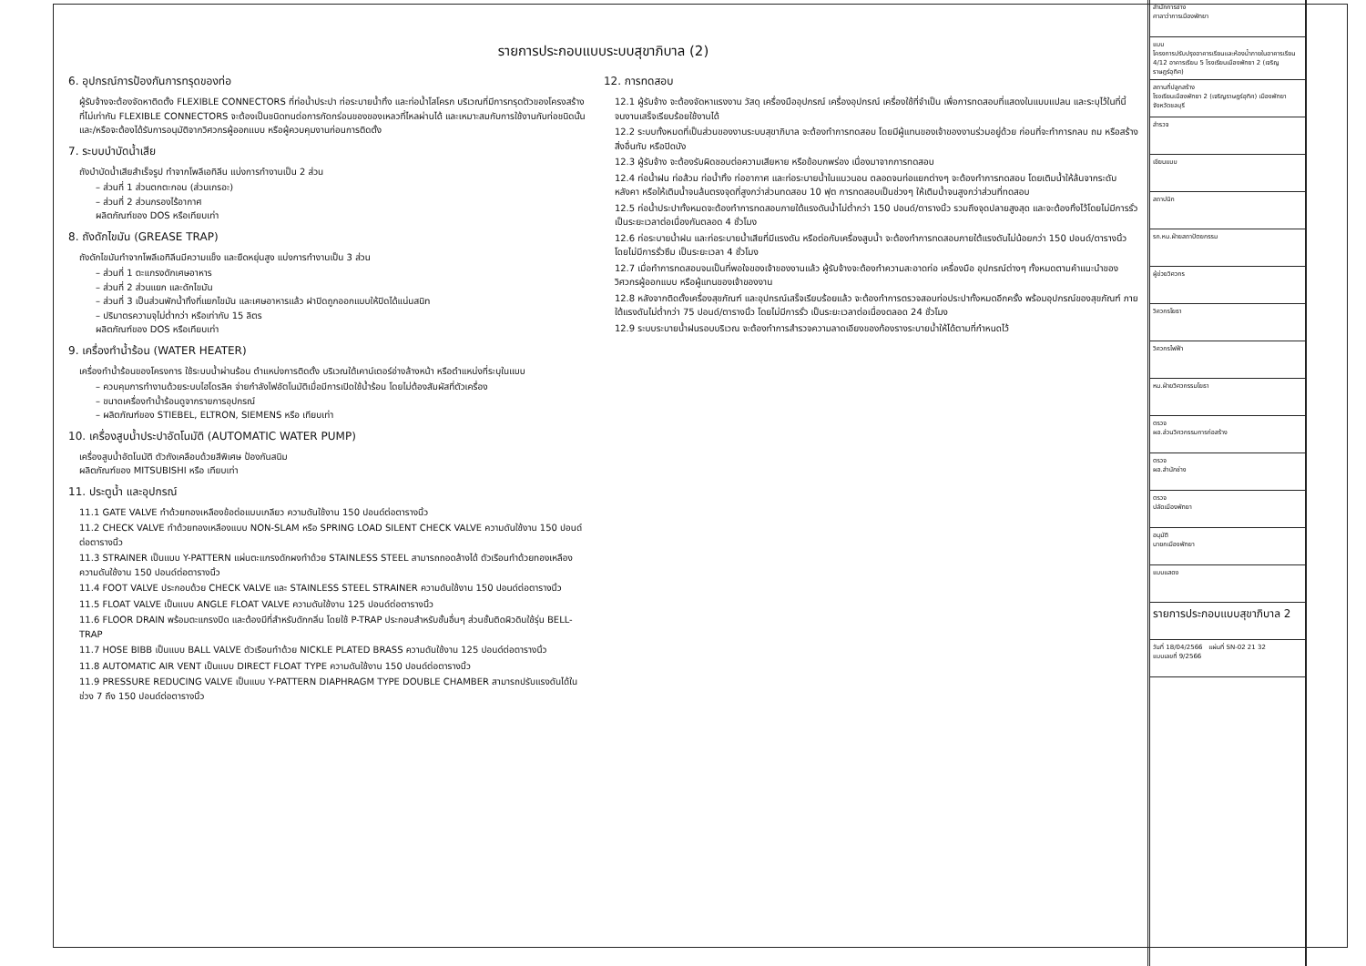รายการประกอบแบบระบบสุขาภิบาล (2)
6. อุปกรณ์การป้องกันการทรุดของท่อ
ผู้รับจ้างจะต้องจัดหาติดตั้ง FLEXIBLE CONNECTORS ที่ท่อน้ำประปา ท่อระบายน้ำทิ้ง และท่อน้ำโสโครก บริเวณที่มีการทรุดตัวของโครงสร้างที่ไม่เท่ากัน FLEXIBLE CONNECTORS จะต้องเป็นชนิดทนต่อการกัดกร่อนของของเหลวที่ไหลผ่านได้ และเหมาะสมกับการใช้งานกับท่อชนิดนั้น และ/หรือจะต้องได้รับการอนุมัติจากวิศวกรผู้ออกแบบ หรือผู้ควบคุมงานก่อนการติดตั้ง
7. ระบบบำบัดน้ำเสีย
ถังบำบัดน้ำเสียสำเร็จรูป ทำจากโพลีเอทิลีน แบ่งการทำงานเป็น 2 ส่วน
– ส่วนที่ 1 ส่วนตกตะกอน (ส่วนเกรอะ)
– ส่วนที่ 2 ส่วนกรองไร้อากาศ
ผลิตภัณฑ์ของ DOS หรือเทียบเท่า
8. ถังดักไขมัน (GREASE TRAP)
ถังดักไขมันทำจากโพลีเอทิลีนมีความแข็ง และยืดหยุ่นสูง แบ่งการทำงานเป็น 3 ส่วน
– ส่วนที่ 1 ตะแกรงดักเศษอาหาร
– ส่วนที่ 2 ส่วนแยก และดักไขมัน
– ส่วนที่ 3 เป็นส่วนพักน้ำทิ้งที่แยกไขมัน และเศษอาหารแล้ว ฝาปิดถูกออกแบบให้ปิดได้แน่นสนิท
– ปริมาตรความจุไม่ต่ำกว่า หรือเท่ากับ 15 ลิตร
ผลิตภัณฑ์ของ DOS หรือเทียบเท่า
9. เครื่องทำน้ำร้อน (WATER HEATER)
เครื่องทำน้ำร้อนของโครงการ ใช้ระบบน้ำผ่านร้อน ตำแหน่งการติดตั้ง บริเวณใต้เคาน์เตอร์อ่างล้างหน้า หรือตำแหน่งที่ระบุในแบบ
– ควบคุมการทำงานด้วยระบบไฮโดรลิค จ่ายกำลังไฟอัตโนมัติเมื่อมีการเปิดใช้น้ำร้อน โดยไม่ต้องสัมผัสที่ตัวเครื่อง
– ขนาดเครื่องทำน้ำร้อนดูจากรายการอุปกรณ์
– ผลิตภัณฑ์ของ STIEBEL, ELTRON, SIEMENS หรือ เทียบเท่า
10. เครื่องสูบน้ำประปาอัตโนมัติ (AUTOMATIC WATER PUMP)
เครื่องสูบน้ำอัตโนมัติ ตัวถังเคลือบด้วยสีพิเศษ ป้องกันสนิม
ผลิตภัณฑ์ของ MITSUBISHI หรือ เทียบเท่า
11. ประตูน้ำ และอุปกรณ์
11.1 GATE VALVE ทำด้วยทองเหลืองข้อต่อแบบเกลียว ความดันใช้งาน 150 ปอนด์ต่อตารางนิ้ว
11.2 CHECK VALVE ทำด้วยทองเหลืองแบบ NON-SLAM หรือ SPRING LOAD SILENT CHECK VALVE ความดันใช้งาน 150 ปอนด์ต่อตารางนิ้ว
11.3 STRAINER เป็นแบบ Y-PATTERN แผ่นตะแกรงดักผงทำด้วย STAINLESS STEEL สามารถถอดล้างได้ ตัวเรือนทำด้วยทองเหลือง ความดันใช้งาน 150 ปอนด์ต่อตารางนิ้ว
11.4 FOOT VALVE ประกอบด้วย CHECK VALVE และ STAINLESS STEEL STRAINER ความดันใช้งาน 150 ปอนด์ต่อตารางนิ้ว
11.5 FLOAT VALVE เป็นแบบ ANGLE FLOAT VALVE ความดันใช้งาน 125 ปอนด์ต่อตารางนิ้ว
11.6 FLOOR DRAIN พร้อมตะแกรงปิด และต้องมีที่สำหรับดักกลิ่น โดยใช้ P-TRAP ประกอบสำหรับชั้นอื่นๆ ส่วนชั้นติดผิวดินใช้รุ่น BELL-TRAP
11.7 HOSE BIBB เป็นแบบ BALL VALVE ตัวเรือนทำด้วย NICKLE PLATED BRASS ความดันใช้งาน 125 ปอนด์ต่อตารางนิ้ว
11.8 AUTOMATIC AIR VENT เป็นแบบ DIRECT FLOAT TYPE ความดันใช้งาน 150 ปอนด์ต่อตารางนิ้ว
11.9 PRESSURE REDUCING VALVE เป็นแบบ Y-PATTERN DIAPHRAGM TYPE DOUBLE CHAMBER สามารถปรับแรงดันได้ในช่วง 7 ถึง 150 ปอนด์ต่อตารางนิ้ว
12. การทดสอบ
12.1 ผู้รับจ้าง จะต้องจัดหาแรงงาน วัสดุ เครื่องมืออุปกรณ์ เครื่องอุปกรณ์ เครื่องใช้ที่จำเป็น เพื่อการทดสอบที่แสดงในแบบแปลน และระบุไว้ในที่นี้ จนงานเสร็จเรียบร้อยใช้งานได้
12.2 ระบบทั้งหมดที่เป็นส่วนของงานระบบสุขาภิบาล จะต้องทำการทดสอบ โดยมีผู้แทนของเจ้าของงานร่วมอยู่ด้วย ก่อนที่จะทำการกลบ ถม หรือสร้างสิ่งอื่นทับ หรือปิดบัง
12.3 ผู้รับจ้าง จะต้องรับผิดชอบต่อความเสียหาย หรือข้อบกพร่อง เนื่องมาจากการทดสอบ
12.4 ท่อน้ำฝน ท่อส้วม ท่อน้ำทิ้ง ท่ออากาศ และท่อระบายน้ำในแนวนอน ตลอดจนท่อแยกต่างๆ จะต้องทำการทดสอบ โดยเติมน้ำให้ล้นจากระดับหลังคา หรือให้เติมน้ำจนล้นตรงจุดที่สูงกว่าส่วนทดสอบ 10 ฟุต การทดสอบเป็นช่วงๆ ให้เติมน้ำจนสูงกว่าส่วนที่ทดสอบ
12.5 ท่อน้ำประปาทั้งหมดจะต้องทำการทดสอบภายใต้แรงดันน้ำไม่ต่ำกว่า 150 ปอนด์/ตารางนิ้ว รวมถึงจุดปลายสูงสุด และจะต้องทิ้งไว้โดยไม่มีการรั่ว เป็นระยะเวลาต่อเนื่องกันตลอด 4 ชั่วโมง
12.6 ท่อระบายน้ำฝน และท่อระบายน้ำเสียที่มีแรงดัน หรือต่อกับเครื่องสูบน้ำ จะต้องทำการทดสอบภายใต้แรงดันไม่น้อยกว่า 150 ปอนด์/ตารางนิ้ว โดยไม่มีการรั่วซึม เป็นระยะเวลา 4 ชั่วโมง
12.7 เมื่อทำการทดสอบจนเป็นที่พอใจของเจ้าของงานแล้ว ผู้รับจ้างจะต้องทำความสะอาดท่อ เครื่องมือ อุปกรณ์ต่างๆ ทั้งหมดตามคำแนะนำของวิศวกรผู้ออกแบบ หรือผู้แทนของเจ้าของงาน
12.8 หลังจากติดตั้งเครื่องสุขภัณฑ์ และอุปกรณ์เสร็จเรียบร้อยแล้ว จะต้องทำการตรวจสอบท่อประปาทั้งหมดอีกครั้ง พร้อมอุปกรณ์ของสุขภัณฑ์ ภายใต้แรงดันไม่ต่ำกว่า 75 ปอนด์/ตารางนิ้ว โดยไม่มีการรั่ว เป็นระยะเวลาต่อเนื่องตลอด 24 ชั่วโมง
12.9 ระบบระบายน้ำฝนรอบบริเวณ จะต้องทำการสำรวจความลาดเอียงของท้องรางระบายน้ำให้ได้ตามที่กำหนดไว้
สำนักการช่าง
ศาลาว่าการเมืองพัทยา
แบบ
โครงการปรับปรุงอาคารเรียนและห้องน้ำภายในอาคารเรียน 4/12 อาคารเรียน 5 โรงเรียนเมืองพัทยา 2 (เจริญราษฎร์อุทิศ)
สถานที่ปลูกสร้าง
โรงเรียนเมืองพัทยา 2 (เจริญราษฎร์อุทิศ) เมืองพัทยา จังหวัดชลบุรี
สำรวจ
เขียนแบบ
สถาปนิก
รก.หน.ฝ่ายสถาปัตยกรรม
ผู้ช่วยวิศวกร
วิศวกรโยธา
วิศวกรไฟฟ้า
หน.ฝ่ายวิศวกรรมโยธา
ตรวจ
ผอ.ส่วนวิศวกรรมการก่อสร้าง
ตรวจ
ผอ.สำนักช่าง
ตรวจ
ปลัดเมืองพัทยา
อนุมัติ
นายกเมืองพัทยา
แบบแสดง
รายการประกอบแบบสุขาภิบาล 2
วันที่ 18/04/2566 แผ่นที่ SN-02 21 32
แบบเลขที่ 9/2566